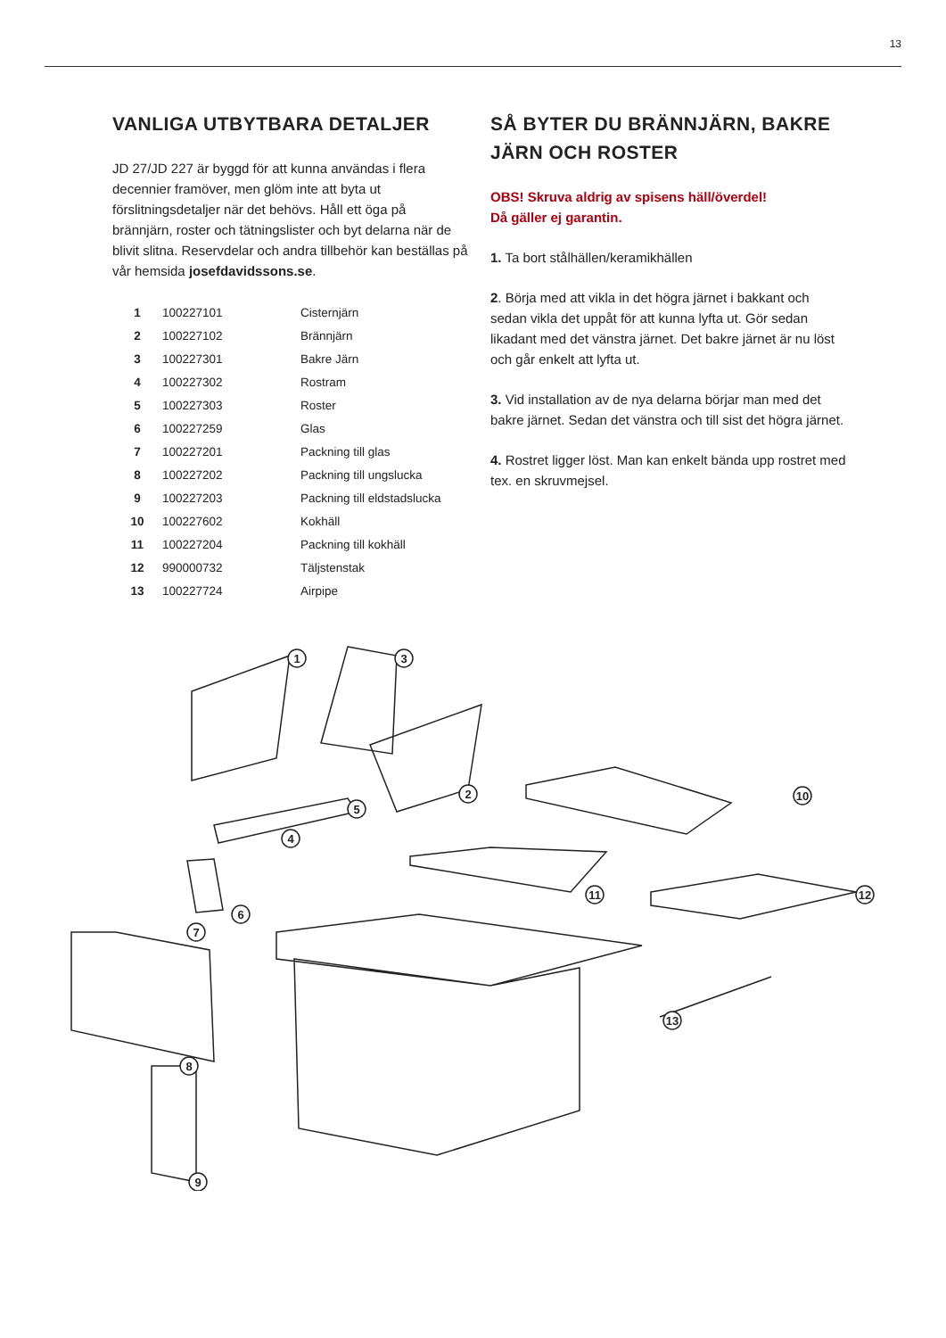13
VANLIGA UTBYTBARA DETALJER
JD 27/JD 227 är byggd för att kunna användas i flera decennier framöver, men glöm inte att byta ut förslitningsdetaljer när det behövs. Håll ett öga på brännjärn, roster och tätningslister och byt delarna när de blivit slitna. Reservdelar och andra tillbehör kan beställas på vår hemsida josefdavidssons.se.
| 1 | 100227101 | Cisternjärn |
| 2 | 100227102 | Brännjärn |
| 3 | 100227301 | Bakre Järn |
| 4 | 100227302 | Rostram |
| 5 | 100227303 | Roster |
| 6 | 100227259 | Glas |
| 7 | 100227201 | Packning till glas |
| 8 | 100227202 | Packning till ungslucka |
| 9 | 100227203 | Packning till eldstadslucka |
| 10 | 100227602 | Kokhäll |
| 11 | 100227204 | Packning till kokhäll |
| 12 | 990000732 | Täljstenstak |
| 13 | 100227724 | Airpipe |
SÅ BYTER DU BRÄNNJÄRN, BAKRE JÄRN OCH ROSTER
OBS! Skruva aldrig av spisens häll/överdel!
Då gäller ej garantin.
1. Ta bort stålhällen/keramikhällen
2. Börja med att vikla in det högra järnet i bakkant och sedan vikla det uppåt för att kunna lyfta ut. Gör sedan likadant med det vänstra järnet. Det bakre järnet är nu löst och går enkelt att lyfta ut.
3. Vid installation av de nya delarna börjar man med det bakre järnet. Sedan det vänstra och till sist det högra järnet.
4. Rostret ligger löst. Man kan enkelt bända upp rostret med tex. en skruvmejsel.
1
3
2
5
4
10
11
12
6
7
8
9
13